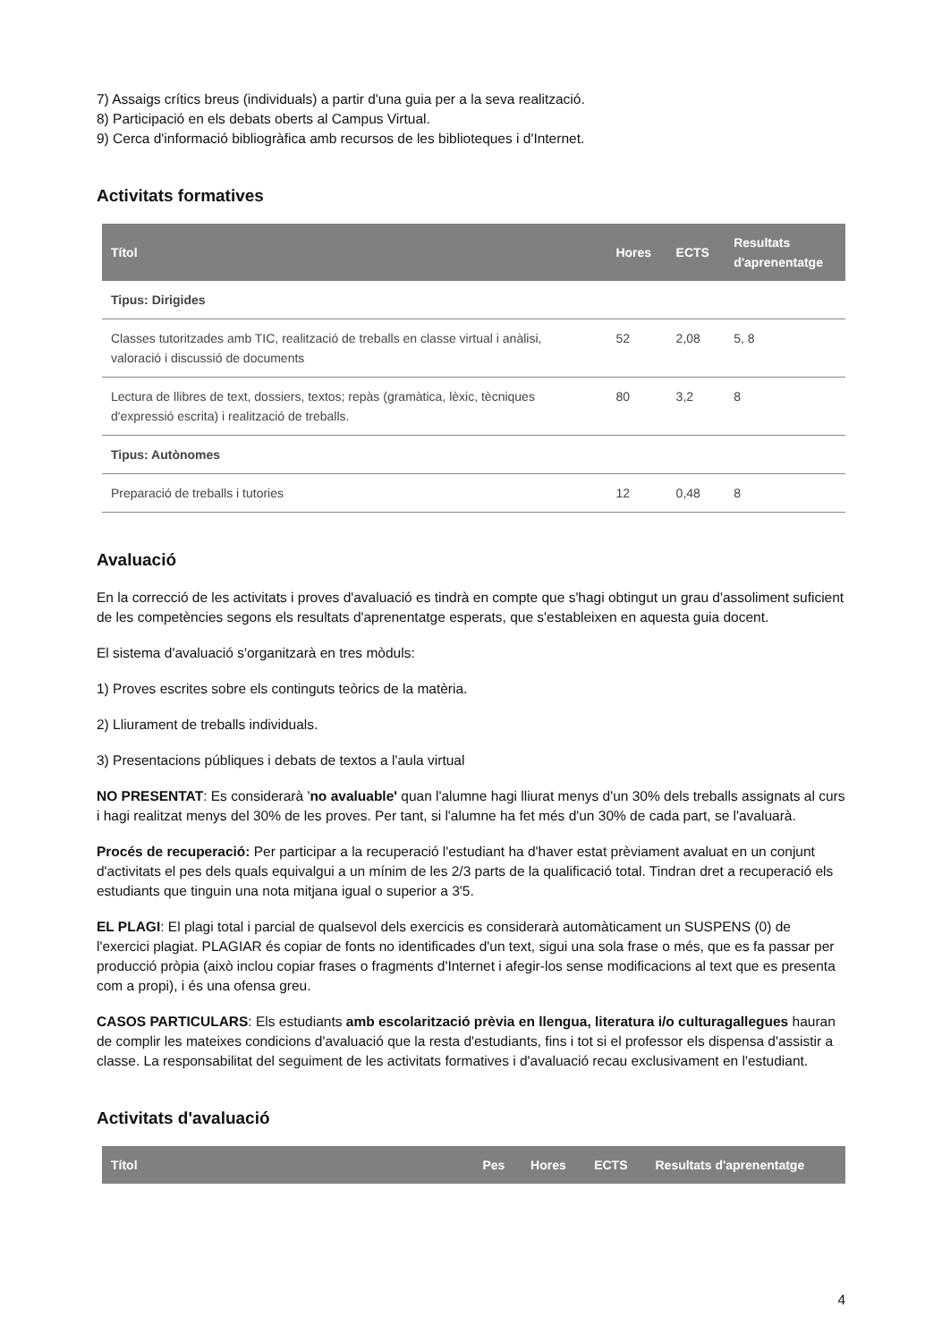7) Assaigs crítics breus (individuals) a partir d'una guia per a la seva realització.
8) Participació en els debats oberts al Campus Virtual.
9) Cerca d'informació bibliogràfica amb recursos de les biblioteques i d'Internet.
Activitats formatives
| Títol | Hores | ECTS | Resultats d'aprenentatge |
| --- | --- | --- | --- |
| Tipus: Dirigides | | | |
| Classes tutoritzades amb TIC, realització de treballs en classe virtual i anàlisi, valoració i discussió de documents | 52 | 2,08 | 5, 8 |
| Lectura de llibres de text, dossiers, textos; repàs (gramàtica, lèxic, tècniques d'expressió escrita) i realització de treballs. | 80 | 3,2 | 8 |
| Tipus: Autònomes | | | |
| Preparació de treballs i tutories | 12 | 0,48 | 8 |
Avaluació
En la correcció de les activitats i proves d'avaluació es tindrà en compte que s'hagi obtingut un grau d'assoliment suficient de les competències segons els resultats d'aprenentatge esperats, que s'estableixen en aquesta guia docent.
El sistema d'avaluació s'organitzarà en tres mòduls:
1) Proves escrites sobre els continguts teòrics de la matèria.
2) Lliurament de treballs individuals.
3) Presentacions públiques i debats de textos a l'aula virtual
NO PRESENTAT: Es considerarà 'no avaluable' quan l'alumne hagi lliurat menys d'un 30% dels treballs assignats al curs i hagi realitzat menys del 30% de les proves. Per tant, si l'alumne ha fet més d'un 30% de cada part, se l'avaluarà.
Procés de recuperació: Per participar a la recuperació l'estudiant ha d'haver estat prèviament avaluat en un conjunt d'activitats el pes dels quals equivalgui a un mínim de les 2/3 parts de la qualificació total. Tindran dret a recuperació els estudiants que tinguin una nota mitjana igual o superior a 3'5.
EL PLAGI: El plagi total i parcial de qualsevol dels exercicis es considerarà automàticament un SUSPENS (0) de l'exercici plagiat. PLAGIAR és copiar de fonts no identificades d'un text, sigui una sola frase o més, que es fa passar per producció pròpia (això inclou copiar frases o fragments d'Internet i afegir-los sense modificacions al text que es presenta com a propi), i és una ofensa greu.
CASOS PARTICULARS: Els estudiants amb escolarització prèvia en llengua, literatura i/o culturagallegues hauran de complir les mateixes condicions d'avaluació que la resta d'estudiants, fins i tot si el professor els dispensa d'assistir a classe. La responsabilitat del seguiment de les activitats formatives i d'avaluació recau exclusivament en l'estudiant.
Activitats d'avaluació
| Títol | Pes | Hores | ECTS | Resultats d'aprenentatge |
| --- | --- | --- | --- | --- |
4